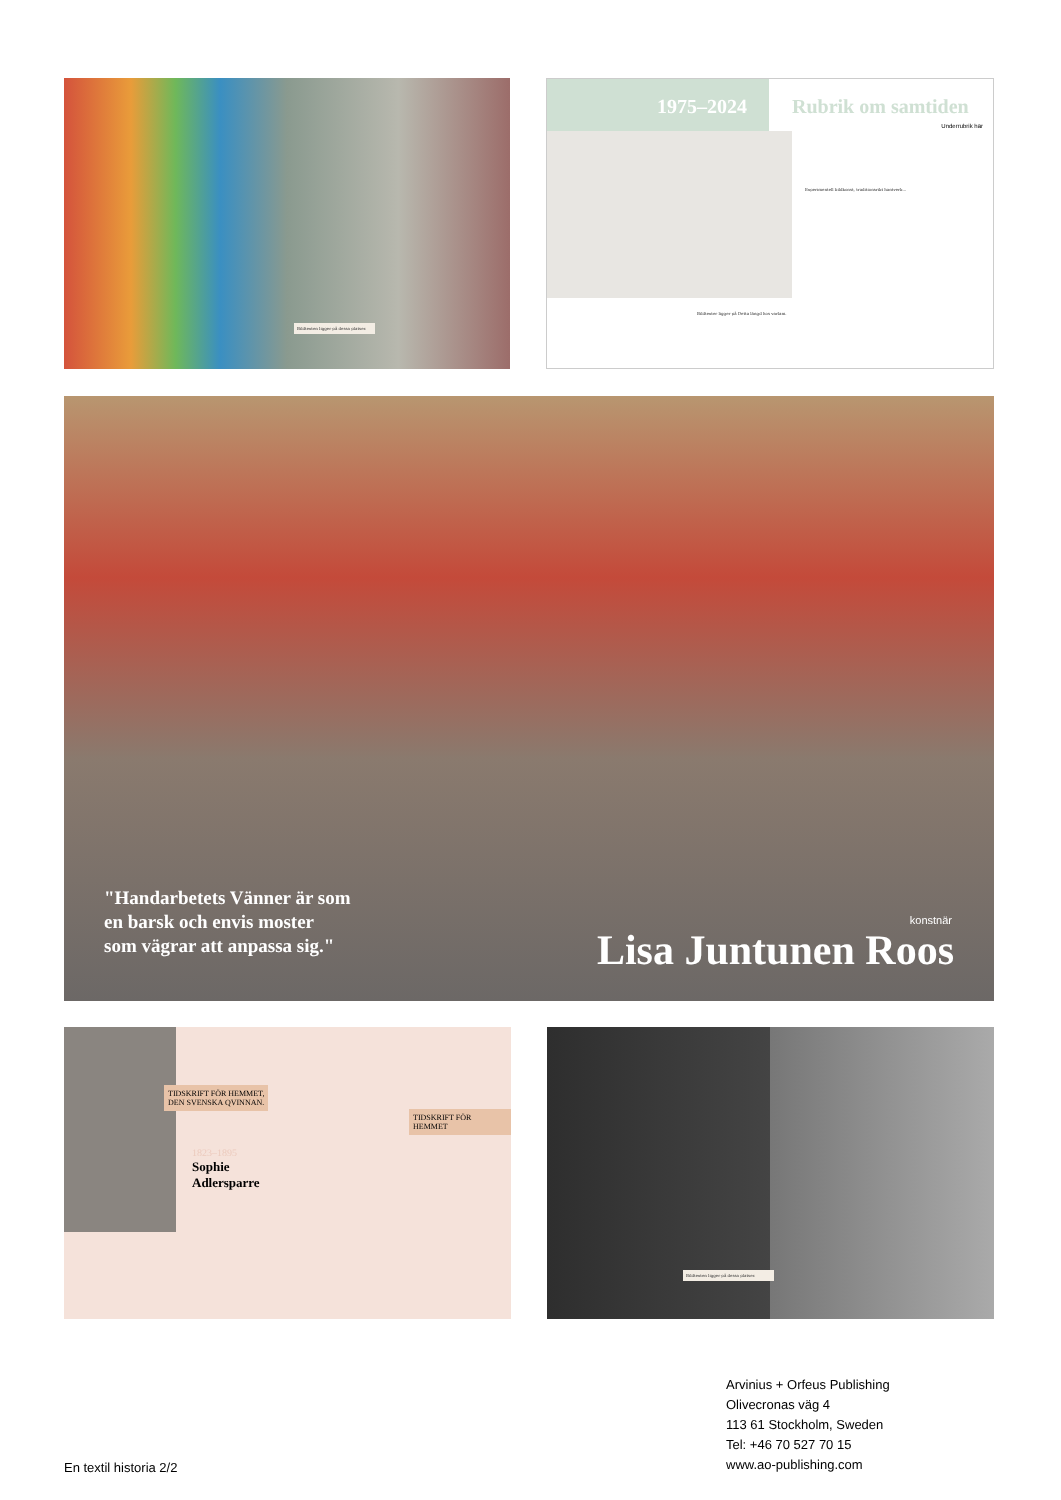Bildtexten ligger på dessa platser.
1975–2024 Rubrik om samtiden
Underrubrik här
Bildtexter ligger på Detta längd hos varlam.
Experimentell bildkonst, traditionsrikt hantverk...
"Handarbetets Vänner är som
en barsk och envis moster
som vägrar att anpassa sig."
konstnär
Lisa Juntunen Roos
TIDSKRIFT FÖR HEMMET,
DEN SVENSKA QVINNAN.
TIDSKRIFT FÖR HEMMET
1823–1895
Sophie
Adlersparre
Bildtexten ligger på dessa platser.
En textil historia 2/2
Arvinius + Orfeus Publishing
Olivecronas väg 4
113 61 Stockholm, Sweden
Tel: +46 70 527 70 15
www.ao-publishing.com